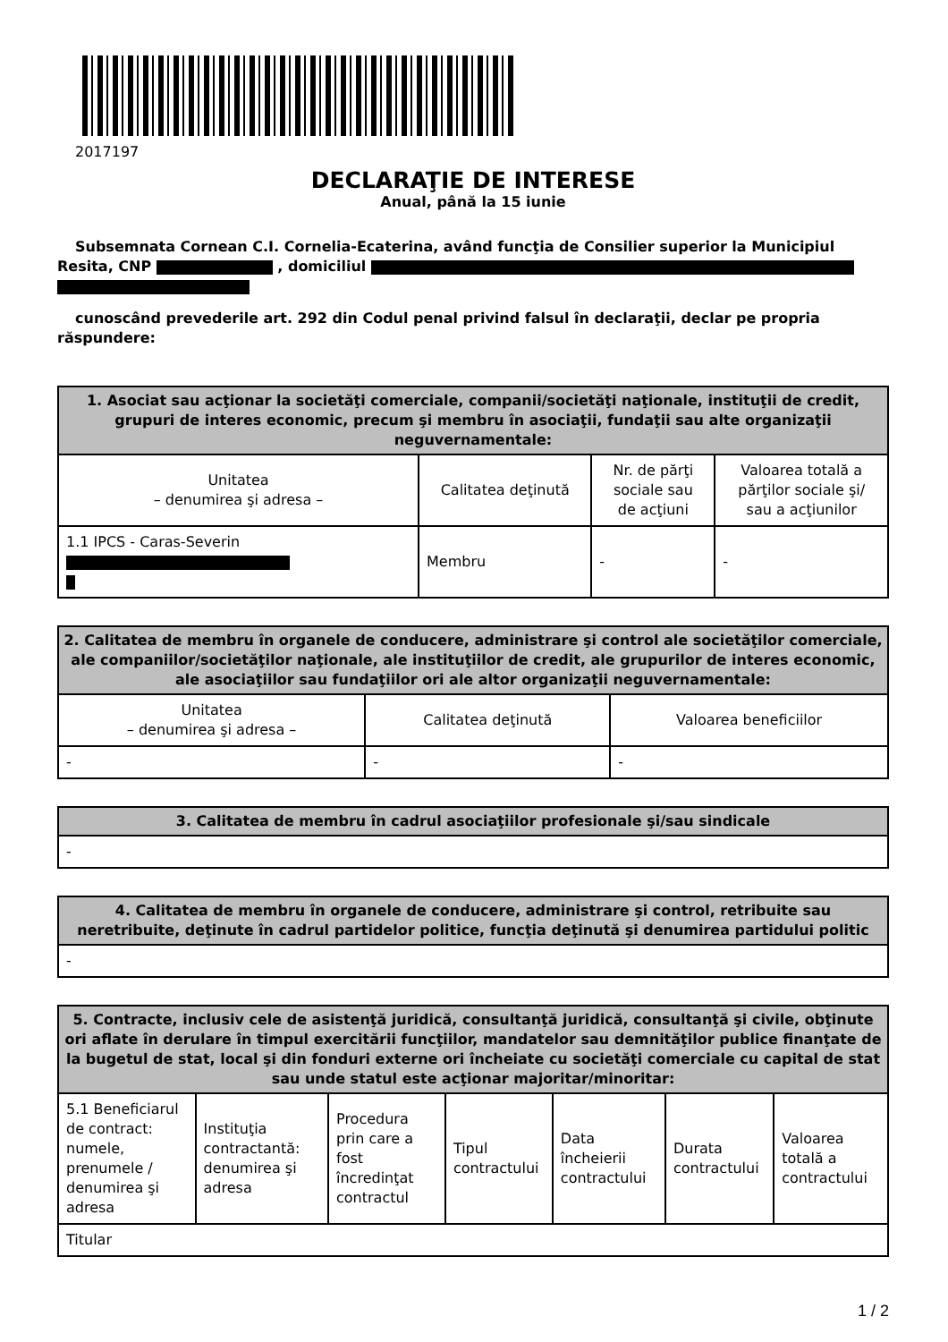2017197
DECLARAŢIE DE INTERESE
Anual, până la 15 iunie
Subsemnata Cornean C.I. Cornelia-Ecaterina, având funcţia de Consilier superior la Municipiul Resita, CNP , domiciliul
cunoscând prevederile art. 292 din Codul penal privind falsul în declaraţii, declar pe propria răspundere:
| 1. Asociat sau acţionar la societăţi comerciale, companii/societăţi naţionale, instituţii de credit, grupuri de interes economic, precum şi membru în asociaţii, fundaţii sau alte organizaţii neguvernamentale: | | | |
| --- | --- | --- | --- |
| Unitatea – denumirea şi adresa – | Calitatea deţinută | Nr. de părţi sociale sau de acţiuni | Valoarea totală a părţilor sociale şi/ sau a acţiunilor |
| 1.1 IPCS - Caras-Severin | Membru | - | - |
| 2. Calitatea de membru în organele de conducere, administrare şi control ale societăţilor comerciale, ale companiilor/societăţilor naţionale, ale instituţiilor de credit, ale grupurilor de interes economic, ale asociaţiilor sau fundaţiilor ori ale altor organizaţii neguvernamentale: | | |
| --- | --- | --- |
| Unitatea – denumirea şi adresa – | Calitatea deţinută | Valoarea beneficiilor |
| - | - | - |
| 3. Calitatea de membru în cadrul asociaţiilor profesionale şi/sau sindicale |
| --- |
| - |
| 4. Calitatea de membru în organele de conducere, administrare şi control, retribuite sau neretribuite, deţinute în cadrul partidelor politice, funcţia deţinută şi denumirea partidului politic |
| --- |
| - |
| 5. Contracte, inclusiv cele de asistenţă juridică, consultanţă juridică, consultanţă şi civile, obţinute ori aflate în derulare în timpul exercitării funcţiilor, mandatelor sau demnităţilor publice finanţate de la bugetul de stat, local şi din fonduri externe ori încheiate cu societăţi comerciale cu capital de stat sau unde statul este acţionar majoritar/minoritar: | | | | | | |
| --- | --- | --- | --- | --- | --- | --- |
| 5.1 Beneficiarul de contract: numele, prenumele / denumirea şi adresa | Instituţia contractantă: denumirea şi adresa | Procedura prin care a fost încredinţat contractul | Tipul contractului | Data încheierii contractului | Durata contractului | Valoarea totală a contractului |
| Titular | | | | | | |
1 / 2